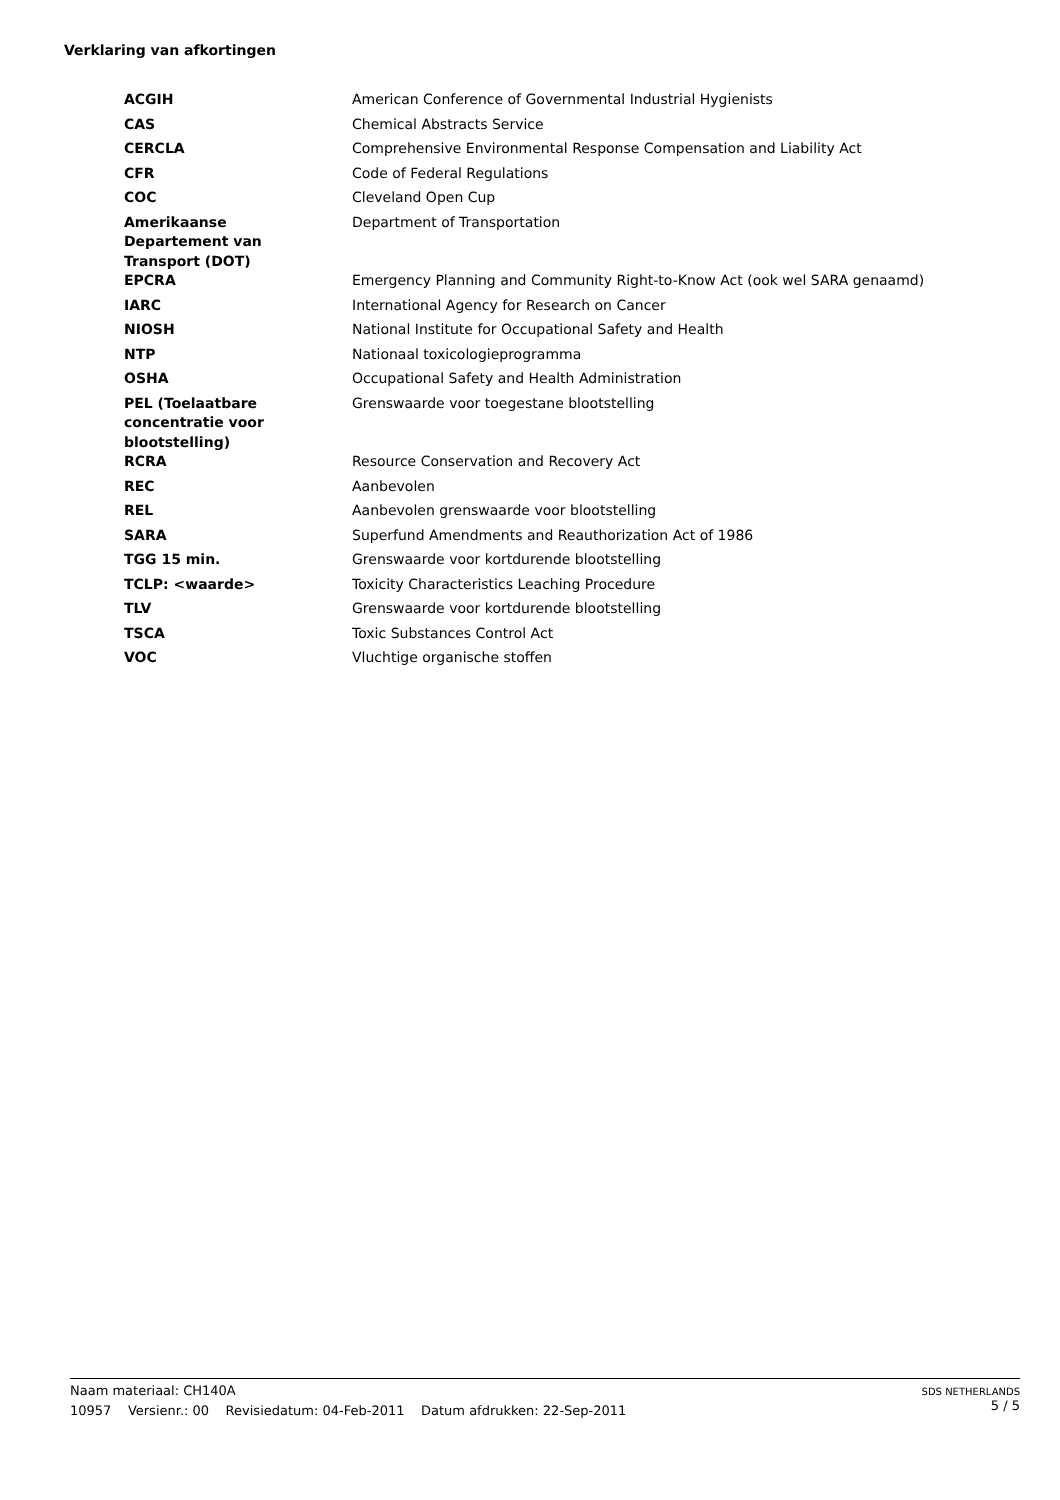Verklaring van afkortingen
| ACGIH | American Conference of Governmental Industrial Hygienists |
| CAS | Chemical Abstracts Service |
| CERCLA | Comprehensive Environmental Response Compensation and Liability Act |
| CFR | Code of Federal Regulations |
| COC | Cleveland Open Cup |
| Amerikaanse Departement van Transport (DOT) | Department of Transportation |
| EPCRA | Emergency Planning and Community Right-to-Know Act (ook wel SARA genaamd) |
| IARC | International Agency for Research on Cancer |
| NIOSH | National Institute for Occupational Safety and Health |
| NTP | Nationaal toxicologieprogramma |
| OSHA | Occupational Safety and Health Administration |
| PEL (Toelaatbare concentratie voor blootstelling) | Grenswaarde voor toegestane blootstelling |
| RCRA | Resource Conservation and Recovery Act |
| REC | Aanbevolen |
| REL | Aanbevolen grenswaarde voor blootstelling |
| SARA | Superfund Amendments and Reauthorization Act of 1986 |
| TGG 15 min. | Grenswaarde voor kortdurende blootstelling |
| TCLP: <waarde> | Toxicity Characteristics Leaching Procedure |
| TLV | Grenswaarde voor kortdurende blootstelling |
| TSCA | Toxic Substances Control Act |
| VOC | Vluchtige organische stoffen |
Naam materiaal: CH140A
10957 Versienr.: 00 Revisiedatum: 04-Feb-2011 Datum afdrukken: 22-Sep-2011
SDS NETHERLANDS
5 / 5